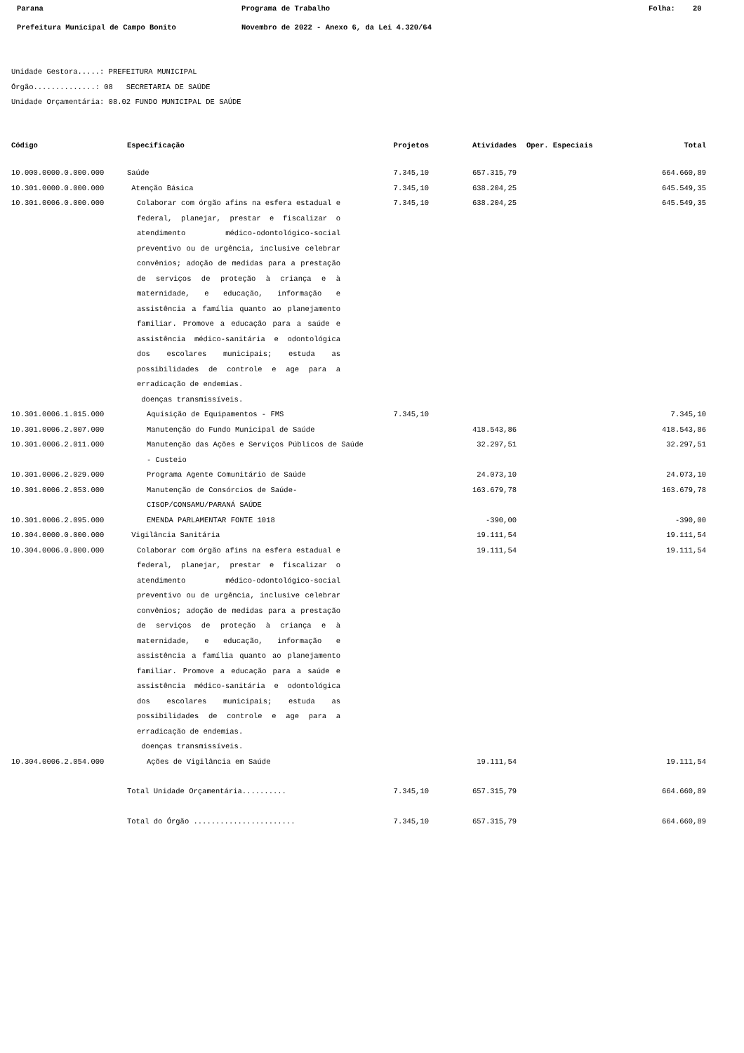Parana Programa de Trabalho Folha: 20
Prefeitura Municipal de Campo Bonito Novembro de 2022 - Anexo 6, da Lei 4.320/64
Unidade Gestora.....: PREFEITURA MUNICIPAL
Órgão..............: 08 SECRETARIA DE SAÚDE
Unidade Orçamentária: 08.02 FUNDO MUNICIPAL DE SAÚDE
| Código | Especificação | Projetos | Atividades | Oper. Especiais | Total |
| --- | --- | --- | --- | --- | --- |
| 10.000.0000.0.000.000 | Saúde | 7.345,10 | 657.315,79 | | 664.660,89 |
| 10.301.0000.0.000.000 | Atenção Básica | 7.345,10 | 638.204,25 | | 645.549,35 |
| 10.301.0006.0.000.000 | Colaborar com órgão afins na esfera estadual e federal, planejar, prestar e fiscalizar o atendimento médico-odontológico-social preventivo ou de urgência, inclusive celebrar convênios; adoção de medidas para a prestação de serviços de proteção à criança e à maternidade, e educação, informação e assistência a família quanto ao planejamento familiar. Promove a educação para a saúde e assistência médico-sanitária e odontológica dos escolares municipais; estuda as possibilidades de controle e age para a erradicação de endemias. doenças transmissíveis. | 7.345,10 | 638.204,25 | | 645.549,35 |
| 10.301.0006.1.015.000 | Aquisição de Equipamentos - FMS | 7.345,10 | | | 7.345,10 |
| 10.301.0006.2.007.000 | Manutenção do Fundo Municipal de Saúde | | 418.543,86 | | 418.543,86 |
| 10.301.0006.2.011.000 | Manutenção das Ações e Serviços Públicos de Saúde - Custeio | | 32.297,51 | | 32.297,51 |
| 10.301.0006.2.029.000 | Programa Agente Comunitário de Saúde | | 24.073,10 | | 24.073,10 |
| 10.301.0006.2.053.000 | Manutenção de Consórcios de Saúde-CISOP/CONSAMU/PARANÁ SAÚDE | | 163.679,78 | | 163.679,78 |
| 10.301.0006.2.095.000 | EMENDA PARLAMENTAR FONTE 1018 | | -390,00 | | -390,00 |
| 10.304.0000.0.000.000 | Vigilância Sanitária | | 19.111,54 | | 19.111,54 |
| 10.304.0006.0.000.000 | Colaborar com órgão afins na esfera estadual e federal, planejar, prestar e fiscalizar o atendimento médico-odontológico-social preventivo ou de urgência, inclusive celebrar convênios; adoção de medidas para a prestação de serviços de proteção à criança e à maternidade, e educação, informação e assistência a família quanto ao planejamento familiar. Promove a educação para a saúde e assistência médico-sanitária e odontológica dos escolares municipais; estuda as possibilidades de controle e age para a erradicação de endemias. doenças transmissíveis. | | 19.111,54 | | 19.111,54 |
| 10.304.0006.2.054.000 | Ações de Vigilância em Saúde | | 19.111,54 | | 19.111,54 |
| | Total Unidade Orçamentária.......... | 7.345,10 | 657.315,79 | | 664.660,89 |
| | Total do Órgão ....................... | 7.345,10 | 657.315,79 | | 664.660,89 |